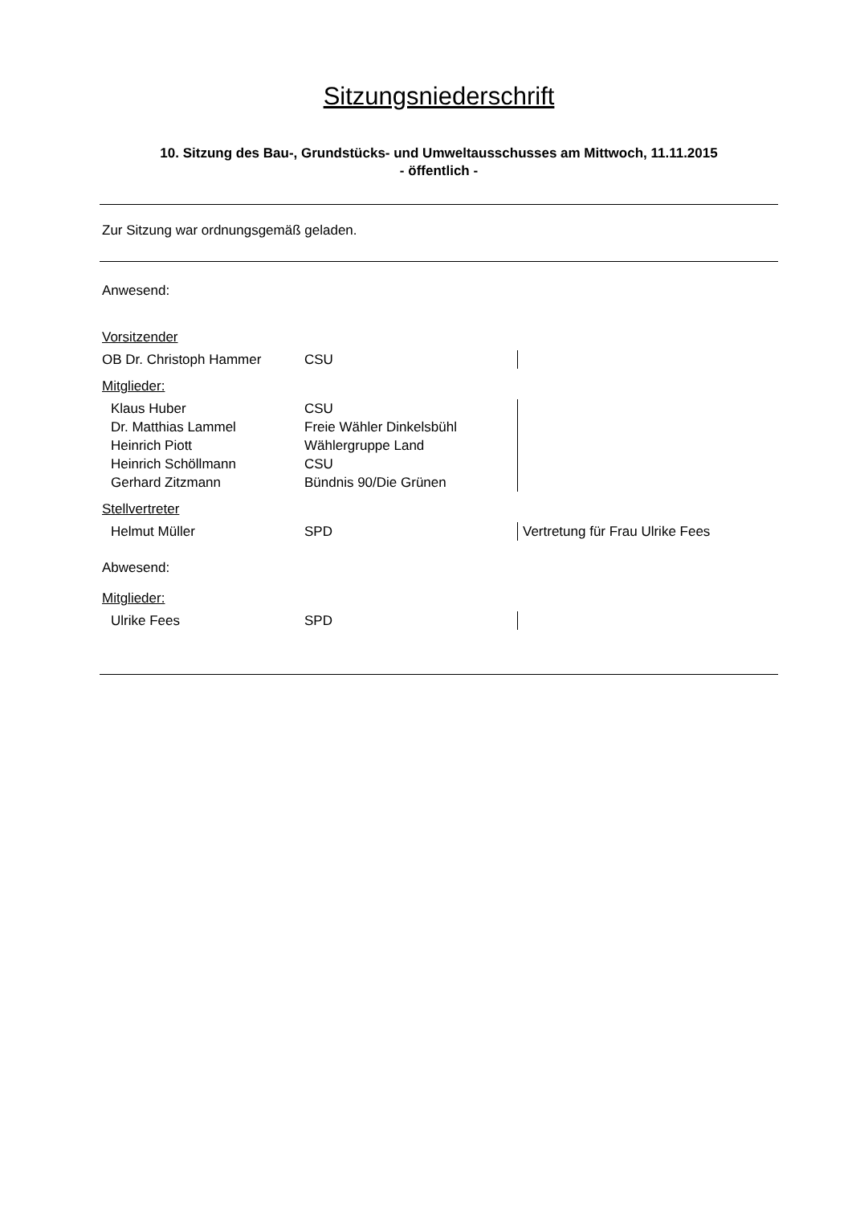Sitzungsniederschrift
10. Sitzung des Bau-, Grundstücks- und Umweltausschusses am Mittwoch, 11.11.2015
- öffentlich -
Zur Sitzung war ordnungsgemäß geladen.
Anwesend:
| Vorsitzender | | |
| OB Dr. Christoph Hammer | CSU | |
| Mitglieder: | | |
| Klaus Huber | CSU | |
| Dr. Matthias Lammel | Freie Wähler Dinkelsbühl | |
| Heinrich Piott | Wählergruppe Land | |
| Heinrich Schöllmann | CSU | |
| Gerhard Zitzmann | Bündnis 90/Die Grünen | |
| Stellvertreter | | |
| Helmut Müller | SPD | Vertretung für Frau Ulrike Fees |
| Abwesend: | | |
| Mitglieder: | | |
| Ulrike Fees | SPD | |